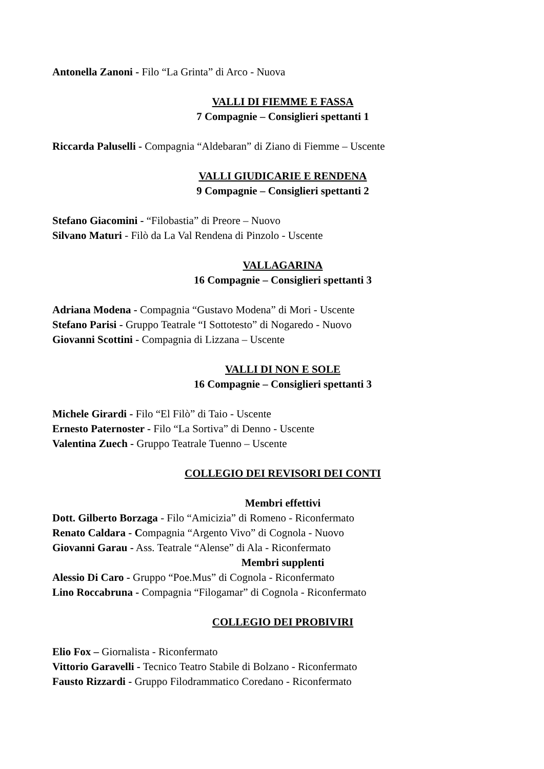Antonella Zanoni - Filo “La Grinta” di Arco - Nuova
VALLI DI FIEMME E FASSA
7 Compagnie – Consiglieri spettanti 1
Riccarda Paluselli - Compagnia “Aldebaran” di Ziano di Fiemme – Uscente
VALLI GIUDICARIE E RENDENA
9 Compagnie – Consiglieri spettanti 2
Stefano Giacomini - “Filobastia” di Preore – Nuovo
Silvano Maturi - Filò da La Val Rendena di Pinzolo - Uscente
VALLAGARINA
16 Compagnie – Consiglieri spettanti 3
Adriana Modena - Compagnia “Gustavo Modena” di Mori - Uscente
Stefano Parisi - Gruppo Teatrale “I Sottotesto” di Nogaredo - Nuovo
Giovanni Scottini - Compagnia di Lizzana – Uscente
VALLI DI NON E SOLE
16 Compagnie – Consiglieri spettanti 3
Michele Girardi - Filo “El Filò” di Taio - Uscente
Ernesto Paternoster - Filo “La Sortiva” di Denno - Uscente
Valentina Zuech - Gruppo Teatrale Tuenno – Uscente
COLLEGIO DEI REVISORI DEI CONTI
Membri effettivi
Dott. Gilberto Borzaga - Filo “Amicizia” di Romeno - Riconfermato
Renato Caldara - Compagnia “Argento Vivo” di Cognola - Nuovo
Giovanni Garau - Ass. Teatrale “Alense” di Ala - Riconfermato
Membri supplenti
Alessio Di Caro - Gruppo “Poe.Mus” di Cognola - Riconfermato
Lino Roccabruna - Compagnia “Filogamar” di Cognola - Riconfermato
COLLEGIO DEI PROBIVIRI
Elio Fox – Giornalista - Riconfermato
Vittorio Garavelli - Tecnico Teatro Stabile di Bolzano - Riconfermato
Fausto Rizzardi - Gruppo Filodrammatico Coredano - Riconfermato